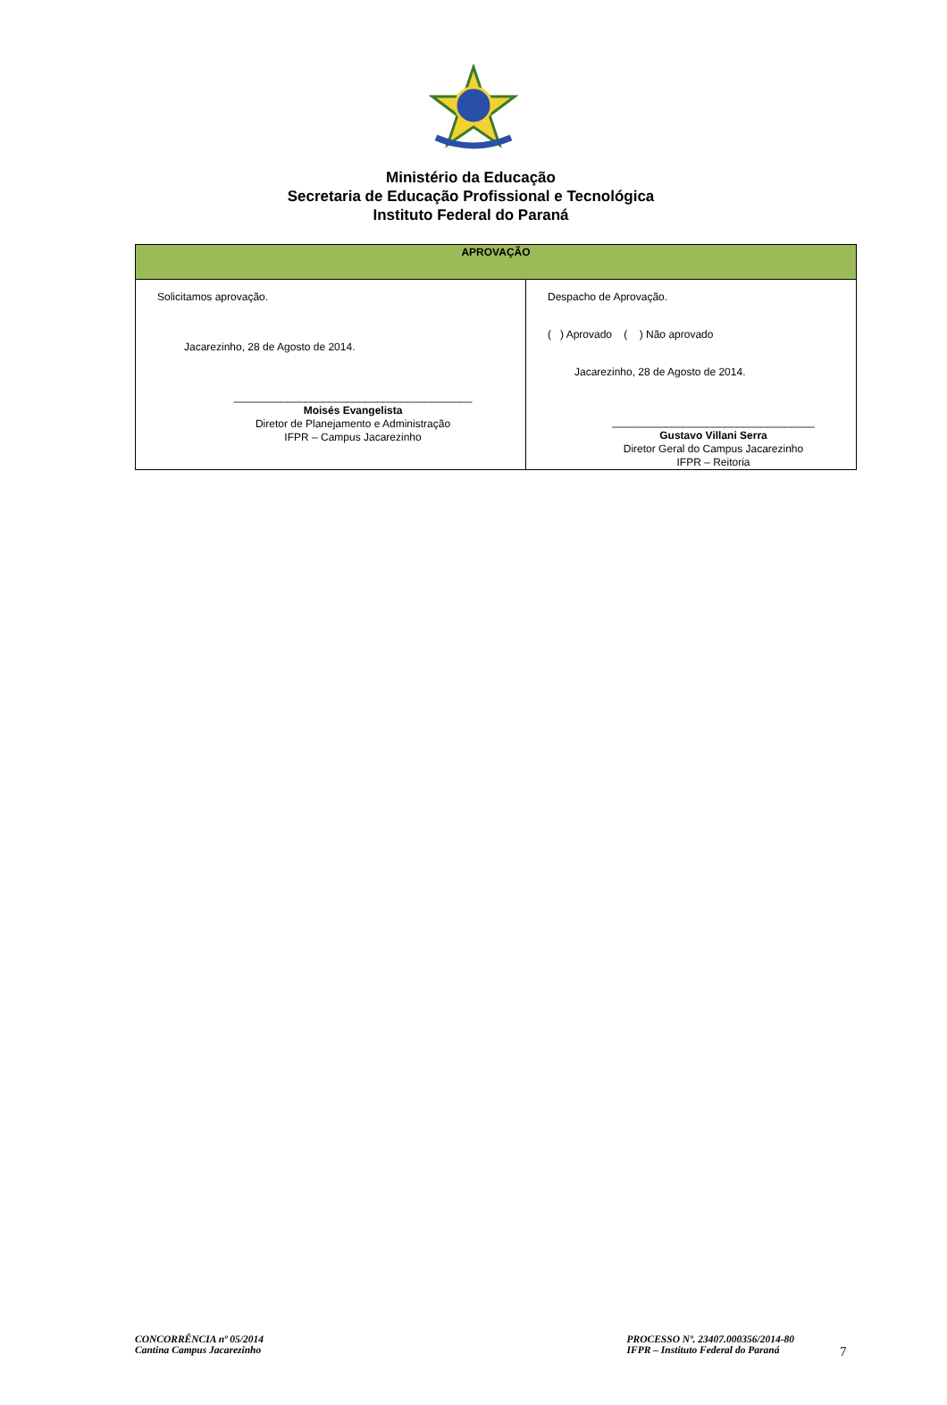Ministério da Educação
Secretaria de Educação Profissional e Tecnológica
Instituto Federal do Paraná
| APROVAÇÃO | |
| --- | --- |
| Solicitamos aprovação. Jacarezinho, 28 de Agosto de 2014. ________________________________________ Moisés Evangelista Diretor de Planejamento e Administração IFPR – Campus Jacarezinho | Despacho de Aprovação. ( ) Aprovado ( ) Não aprovado Jacarezinho, 28 de Agosto de 2014. __________________________________ Gustavo Villani Serra Diretor Geral do Campus Jacarezinho IFPR – Reitoria |
CONCORRÊNCIA nº 05/2014
Cantina Campus Jacarezinho
PROCESSO Nº. 23407.000356/2014-80
IFPR – Instituto Federal do Paraná
7